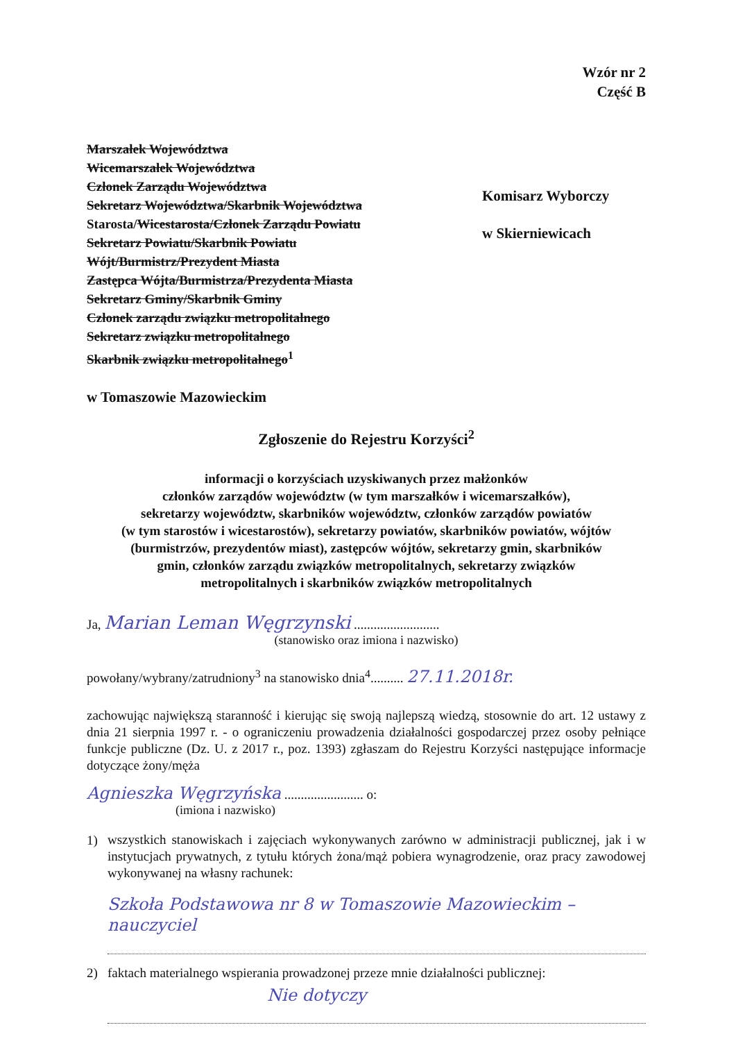Wzór nr 2
Część B
Marszałek Województwa
Wicemarszałek Województwa
Członek Zarządu Województwa
Sekretarz Województwa/Skarbnik Województwa
Starosta/Wicestarosta/Członek Zarządu Powiatu
Sekretarz Powiatu/Skarbnik Powiatu
Wójt/Burmistrz/Prezydent Miasta
Zastępca Wójta/Burmistrza/Prezydenta Miasta
Sekretarz Gminy/Skarbnik Gminy
Członek zarządu związku metropolitalnego
Sekretarz związku metropolitalnego
Skarbnik związku metropolitalnego<sup>1</sup>
w Tomaszowie Mazowieckim
Komisarz Wyborczy
w Skierniewicach
Zgłoszenie do Rejestru Korzyści<sup>2</sup>
informacji o korzyściach uzyskiwanych przez małżonków
członków zarządów województw (w tym marszałków i wicemarszałków),
sekretarzy województw, skarbników województw, członków zarządów powiatów
(w tym starostów i wicestarostów), sekretarzy powiatów, skarbników powiatów, wójtów
(burmistrzów, prezydentów miast), zastępców wójtów, sekretarzy gmin, skarbników
gmin, członków zarządu związków metropolitalnych, sekretarzy związków
metropolitalnych i skarbników związków metropolitalnych
Ja, Marian Leman Węgrzynski ..........................
(stanowisko oraz imiona i nazwisko)
powołany/wybrany/zatrudniony<sup>3</sup> na stanowisko dnia<sup>4</sup>.......... 27.11.2018r.
zachowując największą staranność i kierując się swoją najlepszą wiedzą, stosownie do art. 12 ustawy z dnia 21 sierpnia 1997 r. - o ograniczeniu prowadzenia działalności gospodarczej przez osoby pełniące funkcje publiczne (Dz. U. z 2017 r., poz. 1393) zgłaszam do Rejestru Korzyści następujące informacje dotyczące żony/męża
Agnieszka Węgrzyńska ........................ o:
(imiona i nazwisko)
1)
wszystkich stanowiskach i zajęciach wykonywanych zarówno w administracji publicznej, jak i w instytucjach prywatnych, z tytułu których żona/mąż pobiera wynagrodzenie, oraz pracy zawodowej wykonywanej na własny rachunek:
Szkoła Podstawowa nr 8 w Tomaszowie Mazowieckim – nauczyciel
2) faktach materialnego wspierania prowadzonej przeze mnie działalności publicznej:
Nie dotyczy